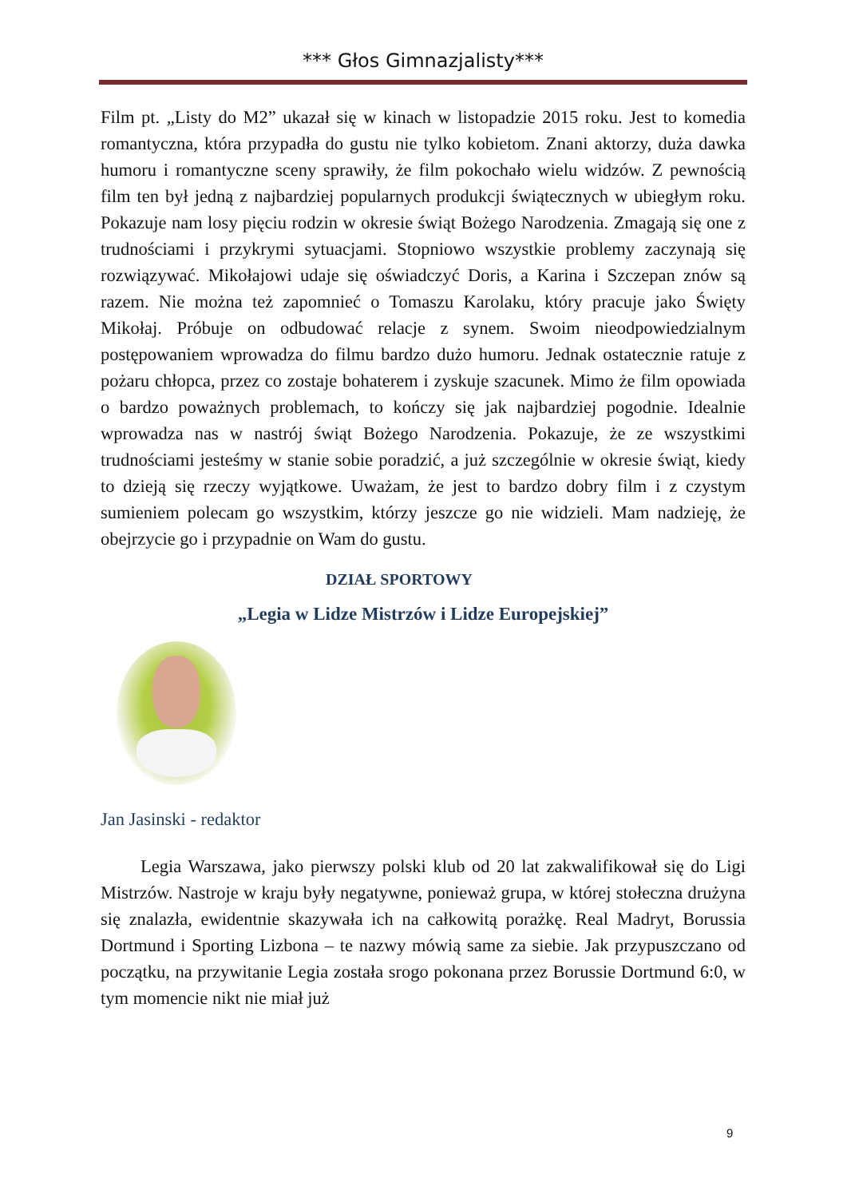*** Głos Gimnazjalisty***
Film pt. „Listy do M2” ukazał się w kinach w listopadzie 2015 roku. Jest to komedia romantyczna, która przypadła do gustu nie tylko kobietom. Znani aktorzy, duża dawka humoru i romantyczne sceny sprawiły, że film pokochało wielu widzów. Z pewnością film ten był jedną z najbardziej popularnych produkcji świątecznych w ubiegłym roku. Pokazuje nam losy pięciu rodzin w okresie świąt Bożego Narodzenia. Zmagają się one z trudnościami i przykrymi sytuacjami. Stopniowo wszystkie problemy zaczynają się rozwiązywać. Mikołajowi udaje się oświadczyć Doris, a Karina i Szczepan znów są razem. Nie można też zapomnieć o Tomaszu Karolaku, który pracuje jako Święty Mikołaj. Próbuje on odbudować relacje z synem. Swoim nieodpowiedzialnym postępowaniem wprowadza do filmu bardzo dużo humoru. Jednak ostatecznie ratuje z pożaru chłopca, przez co zostaje bohaterem i zyskuje szacunek. Mimo że film opowiada o bardzo poważnych problemach, to kończy się jak najbardziej pogodnie. Idealnie wprowadza nas w nastrój świąt Bożego Narodzenia. Pokazuje, że ze wszystkimi trudnościami jesteśmy w stanie sobie poradzić, a już szczególnie w okresie świąt, kiedy to dzieją się rzeczy wyjątkowe. Uważam, że jest to bardzo dobry film i z czystym sumieniem polecam go wszystkim, którzy jeszcze go nie widzieli. Mam nadzieję, że obejrzycie go i przypadnie on Wam do gustu.
DZIAŁ SPORTOWY
„Legia w Lidze Mistrzów i Lidze Europejskiej”
Jan Jasinski - redaktor
Legia Warszawa, jako pierwszy polski klub od 20 lat zakwalifikował się do Ligi Mistrzów. Nastroje w kraju były negatywne, ponieważ grupa, w której stołeczna drużyna się znalazła, ewidentnie skazywała ich na całkowitą porażkę. Real Madryt, Borussia Dortmund i Sporting Lizbona – te nazwy mówią same za siebie. Jak przypuszczano od początku, na przywitanie Legia została srogo pokonana przez Borussie Dortmund 6:0, w tym momencie nikt nie miał już
9